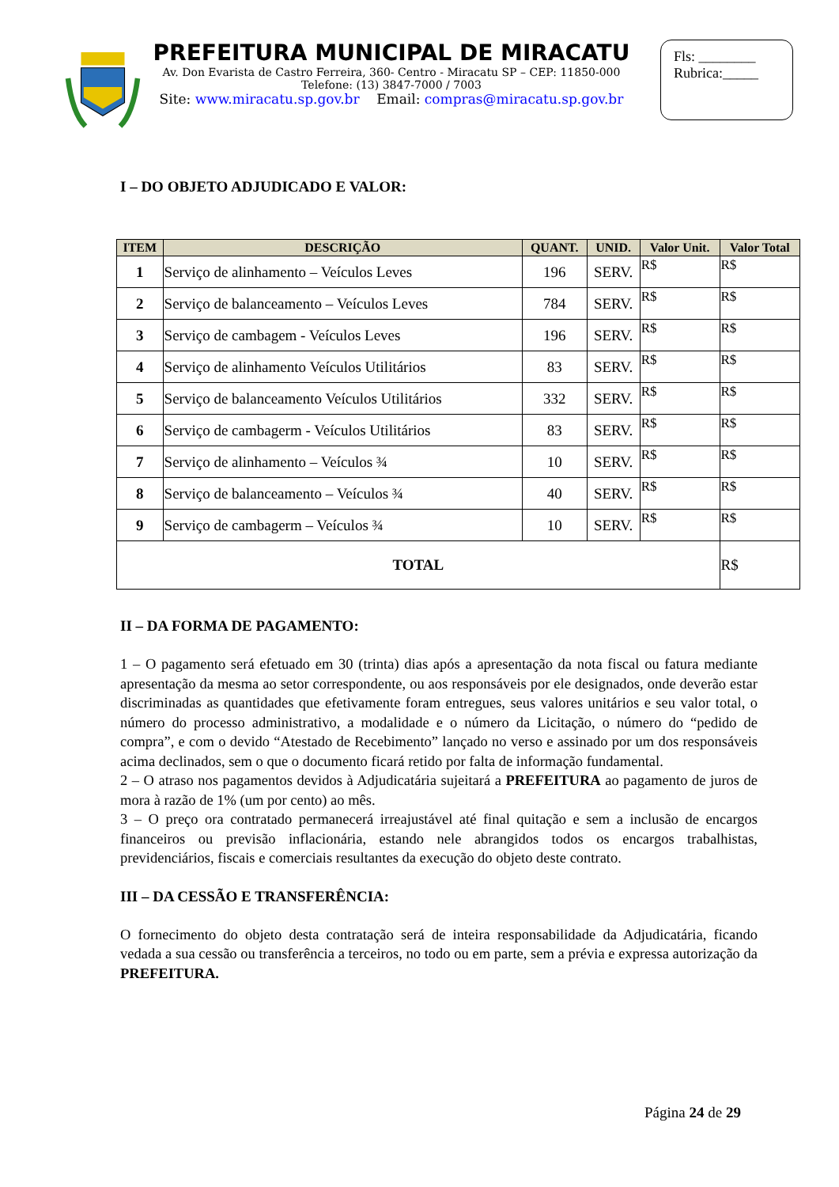PREFEITURA MUNICIPAL DE MIRACATU
Av. Don Evarista de Castro Ferreira, 360- Centro - Miracatu SP – CEP: 11850-000
Telefone: (13) 3847-7000 / 7003
Site: www.miracatu.sp.gov.br Email: compras@miracatu.sp.gov.br
Fls: ________
Rubrica:_____
I – DO OBJETO ADJUDICADO E VALOR:
| ITEM | DESCRIÇÃO | QUANT. | UNID. | Valor Unit. | Valor Total |
| --- | --- | --- | --- | --- | --- |
| 1 | Serviço de alinhamento – Veículos Leves | 196 | SERV. | R$ | R$ |
| 2 | Serviço de balanceamento – Veículos Leves | 784 | SERV. | R$ | R$ |
| 3 | Serviço de cambagem - Veículos Leves | 196 | SERV. | R$ | R$ |
| 4 | Serviço de alinhamento Veículos Utilitários | 83 | SERV. | R$ | R$ |
| 5 | Serviço de balanceamento Veículos Utilitários | 332 | SERV. | R$ | R$ |
| 6 | Serviço de cambagerm - Veículos Utilitários | 83 | SERV. | R$ | R$ |
| 7 | Serviço de alinhamento – Veículos ¾ | 10 | SERV. | R$ | R$ |
| 8 | Serviço de balanceamento – Veículos ¾ | 40 | SERV. | R$ | R$ |
| 9 | Serviço de cambagerm – Veículos ¾ | 10 | SERV. | R$ | R$ |
| TOTAL | | | | | R$ |
II – DA FORMA DE PAGAMENTO:
1 – O pagamento será efetuado em 30 (trinta) dias após a apresentação da nota fiscal ou fatura mediante apresentação da mesma ao setor correspondente, ou aos responsáveis por ele designados, onde deverão estar discriminadas as quantidades que efetivamente foram entregues, seus valores unitários e seu valor total, o número do processo administrativo, a modalidade e o número da Licitação, o número do “pedido de compra”, e com o devido “Atestado de Recebimento” lançado no verso e assinado por um dos responsáveis acima declinados, sem o que o documento ficará retido por falta de informação fundamental.
2 – O atraso nos pagamentos devidos à Adjudicatária sujeitará a PREFEITURA ao pagamento de juros de mora à razão de 1% (um por cento) ao mês.
3 – O preço ora contratado permanecerá irreajustável até final quitação e sem a inclusão de encargos financeiros ou previsão inflacionária, estando nele abrangidos todos os encargos trabalhistas, previdenciários, fiscais e comerciais resultantes da execução do objeto deste contrato.
III – DA CESSÃO E TRANSFERÊNCIA:
O fornecimento do objeto desta contratação será de inteira responsabilidade da Adjudicatária, ficando vedada a sua cessão ou transferência a terceiros, no todo ou em parte, sem a prévia e expressa autorização da PREFEITURA.
Página 24 de 29